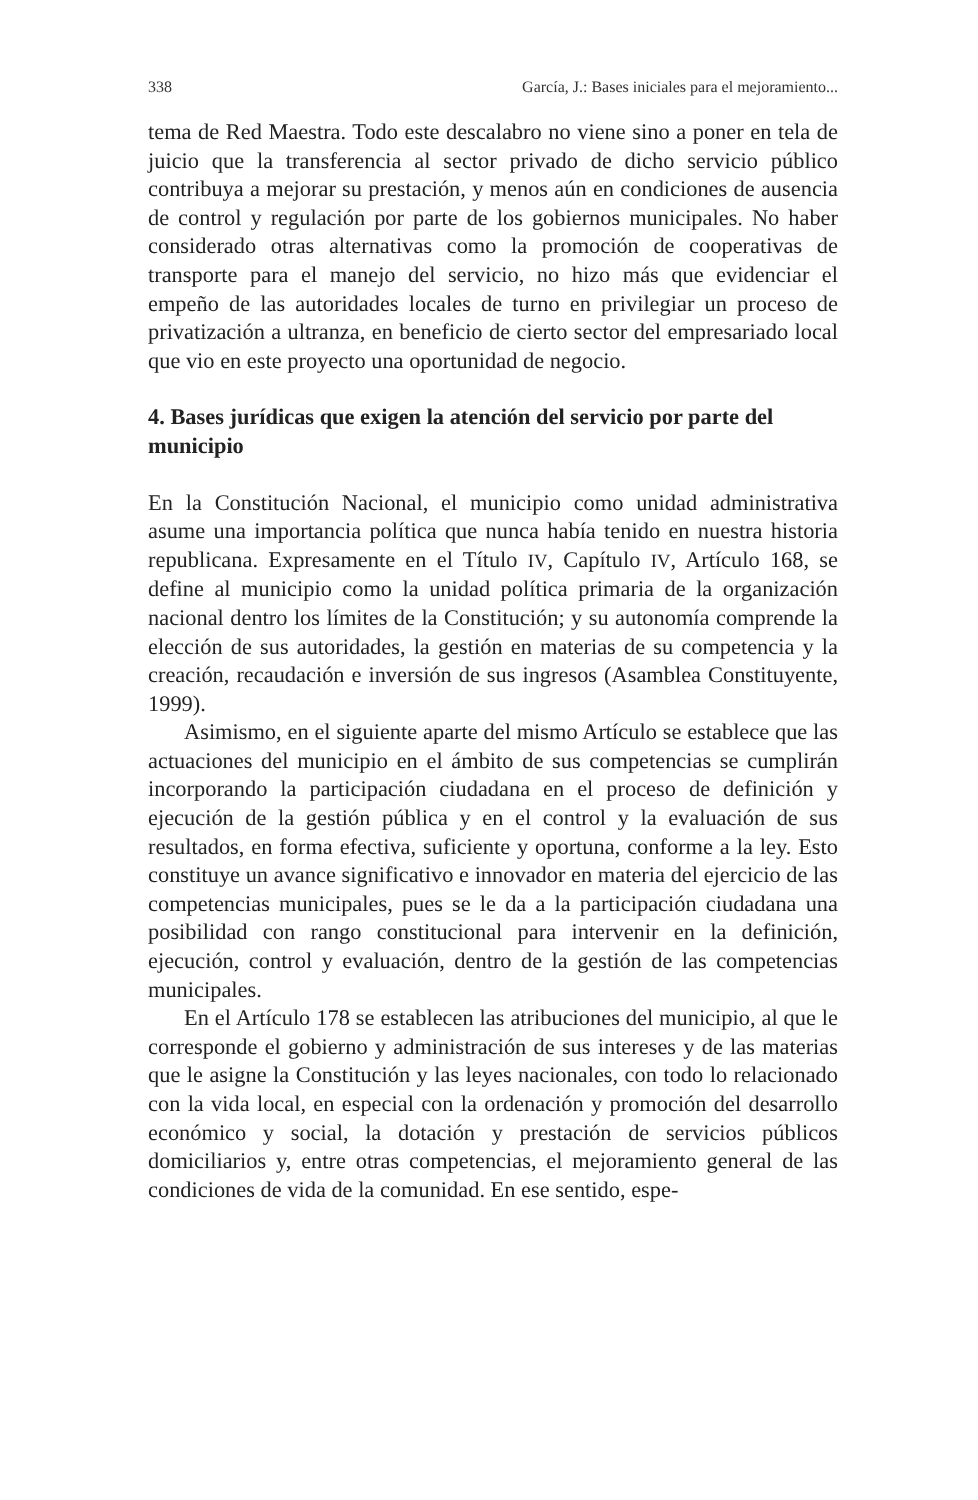338 García, J.: Bases iniciales para el mejoramiento...
tema de Red Maestra. Todo este descalabro no viene sino a poner en tela de juicio que la transferencia al sector privado de dicho servicio público contribuya a mejorar su prestación, y menos aún en condiciones de ausencia de control y regulación por parte de los gobiernos municipales. No haber considerado otras alternativas como la promoción de cooperativas de transporte para el manejo del servicio, no hizo más que evidenciar el empeño de las autoridades locales de turno en privilegiar un proceso de privatización a ultranza, en beneficio de cierto sector del empresariado local que vio en este proyecto una oportunidad de negocio.
4. Bases jurídicas que exigen la atención del servicio por parte del municipio
En la Constitución Nacional, el municipio como unidad administrativa asume una importancia política que nunca había tenido en nuestra historia republicana. Expresamente en el Título IV, Capítulo IV, Artículo 168, se define al municipio como la unidad política primaria de la organización nacional dentro los límites de la Constitución; y su autonomía comprende la elección de sus autoridades, la gestión en materias de su competencia y la creación, recaudación e inversión de sus ingresos (Asamblea Constituyente, 1999).
Asimismo, en el siguiente aparte del mismo Artículo se establece que las actuaciones del municipio en el ámbito de sus competencias se cumplirán incorporando la participación ciudadana en el proceso de definición y ejecución de la gestión pública y en el control y la evaluación de sus resultados, en forma efectiva, suficiente y oportuna, conforme a la ley. Esto constituye un avance significativo e innovador en materia del ejercicio de las competencias municipales, pues se le da a la participación ciudadana una posibilidad con rango constitucional para intervenir en la definición, ejecución, control y evaluación, dentro de la gestión de las competencias municipales.
En el Artículo 178 se establecen las atribuciones del municipio, al que le corresponde el gobierno y administración de sus intereses y de las materias que le asigne la Constitución y las leyes nacionales, con todo lo relacionado con la vida local, en especial con la ordenación y promoción del desarrollo económico y social, la dotación y prestación de servicios públicos domiciliarios y, entre otras competencias, el mejoramiento general de las condiciones de vida de la comunidad. En ese sentido, espe-